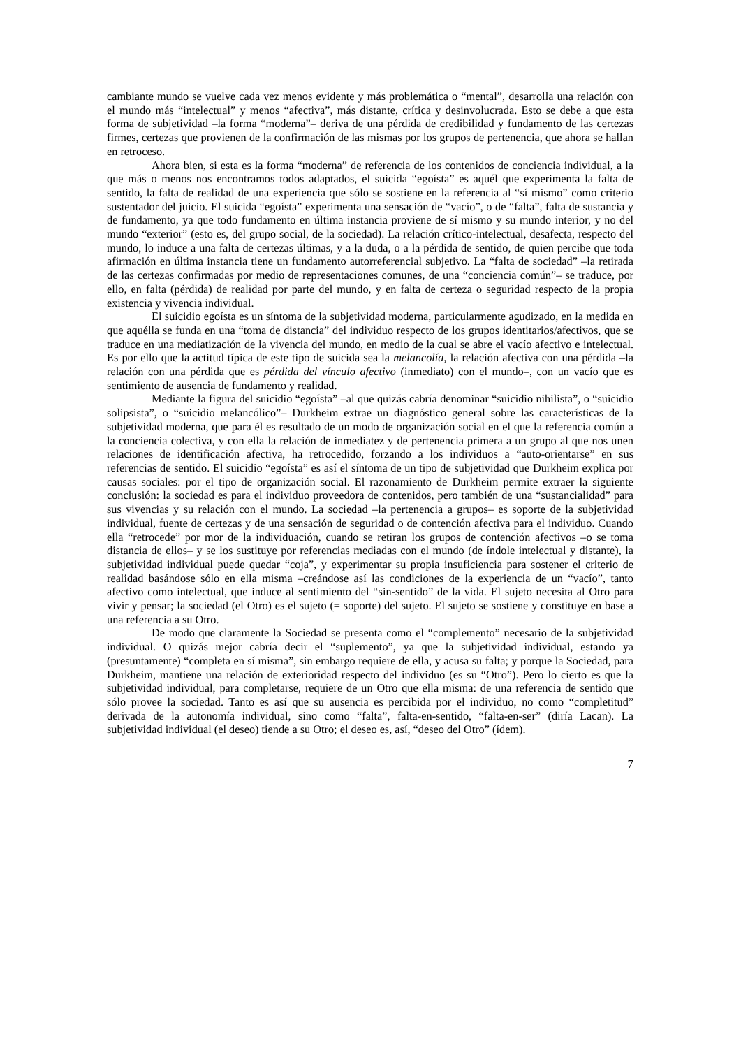cambiante mundo se vuelve cada vez menos evidente y más problemática o “mental”, desarrolla una relación con el mundo más “intelectual” y menos “afectiva”, más distante, crítica y desinvolucrada. Esto se debe a que esta forma de subjetividad –la forma “moderna”– deriva de una pérdida de credibilidad y fundamento de las certezas firmes, certezas que provienen de la confirmación de las mismas por los grupos de pertenencia, que ahora se hallan en retroceso.
Ahora bien, si esta es la forma “moderna” de referencia de los contenidos de conciencia individual, a la que más o menos nos encontramos todos adaptados, el suicida “egoísta” es aquél que experimenta la falta de sentido, la falta de realidad de una experiencia que sólo se sostiene en la referencia al “sí mismo” como criterio sustentador del juicio. El suicida “egoísta” experimenta una sensación de “vacío”, o de “falta”, falta de sustancia y de fundamento, ya que todo fundamento en última instancia proviene de sí mismo y su mundo interior, y no del mundo “exterior” (esto es, del grupo social, de la sociedad). La relación crítico-intelectual, desafecta, respecto del mundo, lo induce a una falta de certezas últimas, y a la duda, o a la pérdida de sentido, de quien percibe que toda afirmación en última instancia tiene un fundamento autorreferencial subjetivo. La “falta de sociedad” –la retirada de las certezas confirmadas por medio de representaciones comunes, de una “conciencia común”– se traduce, por ello, en falta (pérdida) de realidad por parte del mundo, y en falta de certeza o seguridad respecto de la propia existencia y vivencia individual.
El suicidio egoísta es un síntoma de la subjetividad moderna, particularmente agudizado, en la medida en que aquélla se funda en una “toma de distancia” del individuo respecto de los grupos identitarios/afectivos, que se traduce en una mediatización de la vivencia del mundo, en medio de la cual se abre el vacío afectivo e intelectual. Es por ello que la actitud típica de este tipo de suicida sea la melancolía, la relación afectiva con una pérdida –la relación con una pérdida que es pérdida del vínculo afectivo (inmediato) con el mundo–, con un vacío que es sentimiento de ausencia de fundamento y realidad.
Mediante la figura del suicidio “egoísta” –al que quizás cabría denominar “suicidio nihilista”, o “suicidio solipsista”, o “suicidio melancólico”– Durkheim extrae un diagnóstico general sobre las características de la subjetividad moderna, que para él es resultado de un modo de organización social en el que la referencia común a la conciencia colectiva, y con ella la relación de inmediatez y de pertenencia primera a un grupo al que nos unen relaciones de identificación afectiva, ha retrocedido, forzando a los individuos a “auto-orientarse” en sus referencias de sentido. El suicidio “egoísta” es así el síntoma de un tipo de subjetividad que Durkheim explica por causas sociales: por el tipo de organización social. El razonamiento de Durkheim permite extraer la siguiente conclusión: la sociedad es para el individuo proveedora de contenidos, pero también de una “sustancialidad” para sus vivencias y su relación con el mundo. La sociedad –la pertenencia a grupos– es soporte de la subjetividad individual, fuente de certezas y de una sensación de seguridad o de contención afectiva para el individuo. Cuando ella “retrocede” por mor de la individuación, cuando se retiran los grupos de contención afectivos –o se toma distancia de ellos– y se los sustituye por referencias mediadas con el mundo (de índole intelectual y distante), la subjetividad individual puede quedar “coja”, y experimentar su propia insuficiencia para sostener el criterio de realidad basándose sólo en ella misma –creándose así las condiciones de la experiencia de un “vacío”, tanto afectivo como intelectual, que induce al sentimiento del “sin-sentido” de la vida. El sujeto necesita al Otro para vivir y pensar; la sociedad (el Otro) es el sujeto (= soporte) del sujeto. El sujeto se sostiene y constituye en base a una referencia a su Otro.
De modo que claramente la Sociedad se presenta como el “complemento” necesario de la subjetividad individual. O quizás mejor cabría decir el “suplemento”, ya que la subjetividad individual, estando ya (presuntamente) “completa en sí misma”, sin embargo requiere de ella, y acusa su falta; y porque la Sociedad, para Durkheim, mantiene una relación de exterioridad respecto del individuo (es su “Otro”). Pero lo cierto es que la subjetividad individual, para completarse, requiere de un Otro que ella misma: de una referencia de sentido que sólo provee la sociedad. Tanto es así que su ausencia es percibida por el individuo, no como “completitud” derivada de la autonomía individual, sino como “falta”, falta-en-sentido, “falta-en-ser” (diría Lacan). La subjetividad individual (el deseo) tiende a su Otro; el deseo es, así, “deseo del Otro” (ídem).
7